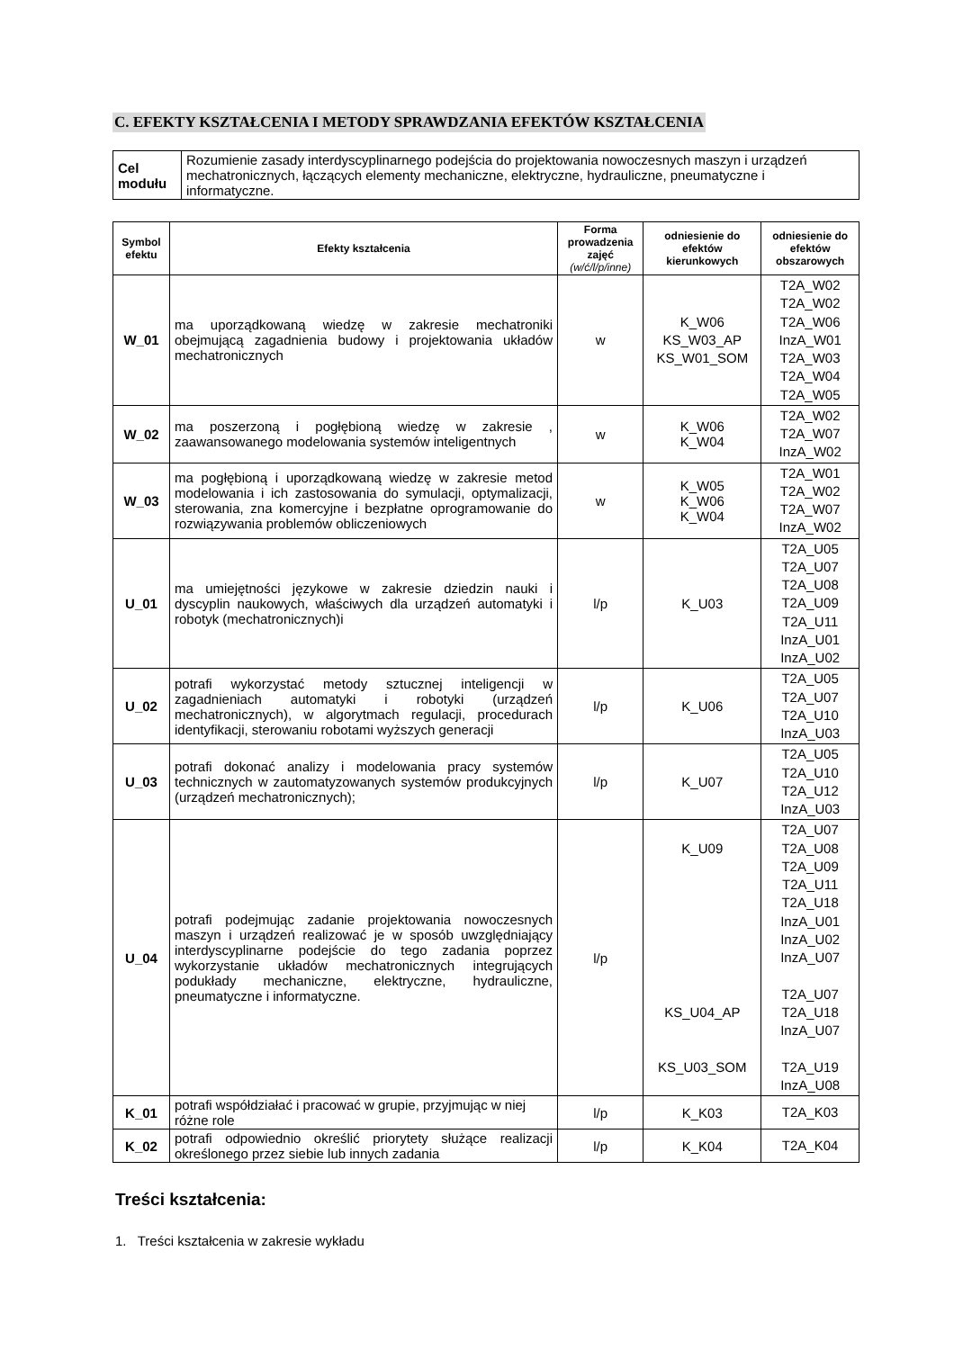C. EFEKTY KSZTAŁCENIA I METODY SPRAWDZANIA EFEKTÓW KSZTAŁCENIA
| Cel modułu | Rozumienie zasady interdyscyplinarnego podejścia do projektowania nowoczesnych maszyn i urządzeń mechatronicznych, łączących elementy mechaniczne, elektryczne, hydrauliczne, pneumatyczne i informatyczne. |
| Symbol efektu | Efekty kształcenia | Forma prowadzenia zajęć (w/ć/l/p/inne) | odniesienie do efektów kierunkowych | odniesienie do efektów obszarowych |
| --- | --- | --- | --- | --- |
| W_01 | ma uporządkowaną wiedzę w zakresie mechatroniki obejmującą zagadnienia budowy i projektowania układów mechatronicznych | w | K_W06 KS_W03_AP KS_W01_SOM | T2A_W02 T2A_W02 T2A_W06 InzA_W01 T2A_W03 T2A_W04 T2A_W05 |
| W_02 | ma poszerzoną i pogłębioną wiedzę w zakresie , zaawansowanego modelowania systemów inteligentnych | w | K_W06 K_W04 | T2A_W02 T2A_W07 InzA_W02 |
| W_03 | ma pogłębioną i uporządkowaną wiedzę w zakresie metod modelowania i ich zastosowania do symulacji, optymalizacji, sterowania, zna komercyjne i bezpłatne oprogramowanie do rozwiązywania problemów obliczeniowych | w | K_W05 K_W06 K_W04 | T2A_W01 T2A_W02 T2A_W07 InzA_W02 |
| U_01 | ma umiejętności językowe w zakresie dziedzin nauki i dyscyplin naukowych, właściwych dla urządzeń automatyki i robotyk (mechatronicznych)i | l/p | K_U03 | T2A_U05 T2A_U07 T2A_U08 T2A_U09 T2A_U11 InzA_U01 InzA_U02 |
| U_02 | potrafi wykorzystać metody sztucznej inteligencji w zagadnieniach automatyki i robotyki (urządzeń mechatronicznych), w algorytmach regulacji, procedurach identyfikacji, sterowaniu robotami wyższych generacji | l/p | K_U06 | T2A_U05 T2A_U07 T2A_U10 InzA_U03 |
| U_03 | potrafi dokonać analizy i modelowania pracy systemów technicznych w zautomatyzowanych systemów produkcyjnych (urządzeń mechatronicznych); | l/p | K_U07 | T2A_U05 T2A_U10 T2A_U12 InzA_U03 |
| U_04 | potrafi podejmując zadanie projektowania nowoczesnych maszyn i urządzeń realizować je w sposób uwzględniający interdyscyplinarne podejście do tego zadania poprzez wykorzystanie układów mechatronicznych integrujących podukłady mechaniczne, elektryczne, hydrauliczne, pneumatyczne i informatyczne. | l/p | K_U09 KS_U04_AP KS_U03_SOM | T2A_U07 T2A_U08 T2A_U09 T2A_U11 T2A_U18 InzA_U01 InzA_U02 InzA_U07 T2A_U07 T2A_U18 InzA_U07 T2A_U19 InzA_U08 |
| K_01 | potrafi współdziałać i pracować w grupie, przyjmując w niej różne role | l/p | K_K03 | T2A_K03 |
| K_02 | potrafi odpowiednio określić priorytety służące realizacji określonego przez siebie lub innych zadania | l/p | K_K04 | T2A_K04 |
Treści kształcenia:
1. Treści kształcenia w zakresie wykładu